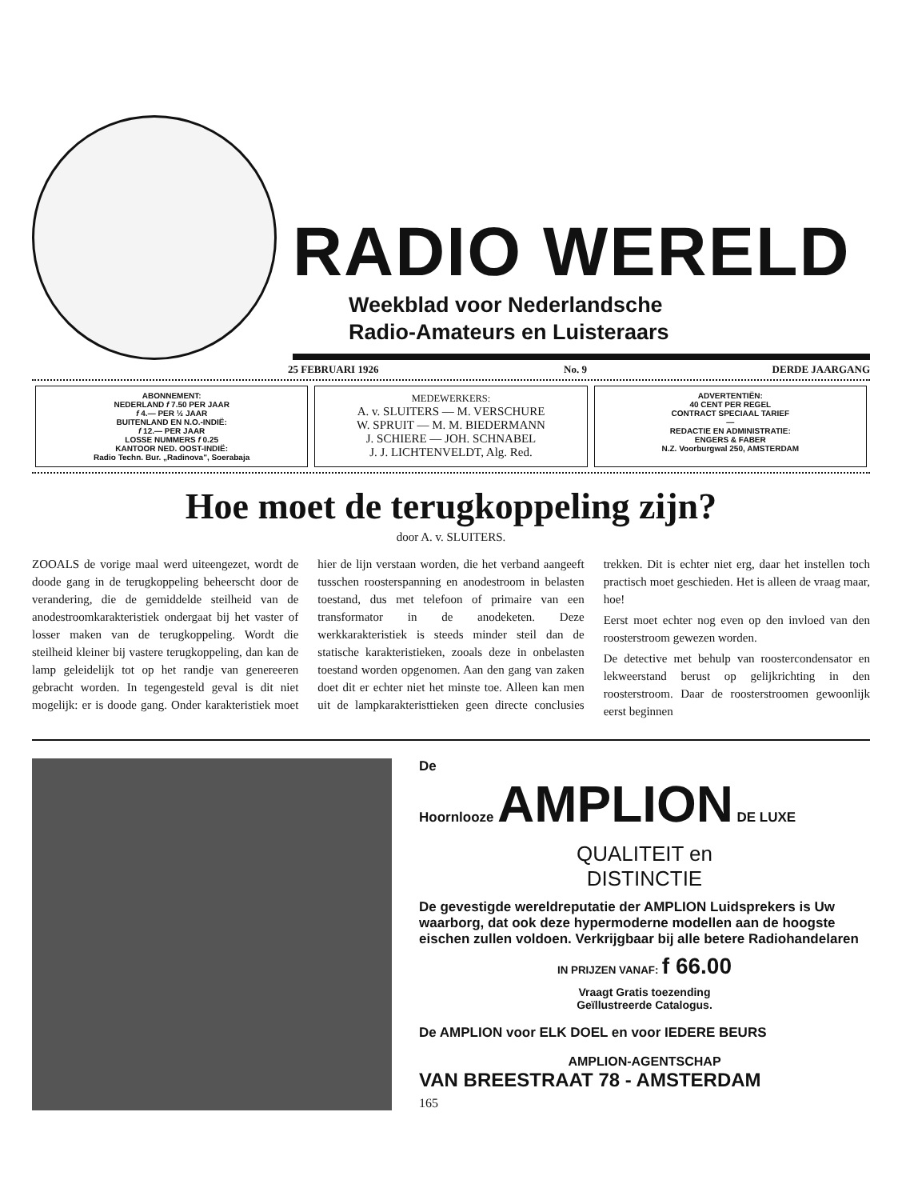RADIO WERELD
Weekblad voor Nederlandsche
Radio-Amateurs en Luisteraars
25 FEBRUARI 1926 No. 9 DERDE JAARGANG
ABONNEMENT:
NEDERLAND f 7.50 PER JAAR
f 4.— PER ½ JAAR
BUITENLAND EN N.O.-INDIË:
f 12.— PER JAAR
LOSSE NUMMERS f 0.25
KANTOOR NED. OOST-INDIË:
Radio Techn. Bur. „Radinova", Soerabaja
MEDEWERKERS:
A. v. SLUITERS — M. VERSCHURE
W. SPRUIT — M. M. BIEDERMANN
J. SCHIERE — JOH. SCHNABEL
J. J. LICHTENVELDT, Alg. Red.
ADVERTENTIËN:
40 CENT PER REGEL
CONTRACT SPECIAAL TARIEF
—
REDACTIE EN ADMINISTRATIE:
ENGERS & FABER
N.Z. Voorburgwal 250, AMSTERDAM
Hoe moet de terugkoppeling zijn?
door A. v. SLUITERS.
ZOOALS de vorige maal werd uiteengezet, wordt de doode gang in de terugkoppeling beheerscht door de verandering, die de gemiddelde steilheid van de anodestroomkarakteristiek ondergaat bij het vaster of losser maken van de terugkoppeling. Wordt die steilheid kleiner bij vastere terugkoppeling, dan kan de lamp geleidelijk tot op het randje van genereeren gebracht worden. In tegengesteld geval is dit niet mogelijk: er is doode gang. Onder karakteristiek moet hier de lijn verstaan worden, die het verband aangeeft tusschen roosterspanning en anodestroom in belasten toestand, dus met telefoon of primaire van een transformator in de anodeketen. Deze werkkarakteristiek is steeds minder steil dan de statische karakteristieken, zooals deze in onbelasten toestand worden opgenomen. Aan den gang van zaken doet dit er echter niet het minste toe. Alleen kan men uit de lampkarakteristtieken geen directe conclusies trekken. Dit is echter niet erg, daar het instellen toch practisch moet geschieden. Het is alleen de vraag maar, hoe!
Eerst moet echter nog even op den invloed van den roosterstroom gewezen worden.
De detective met behulp van roostercondensator en lekweerstand berust op gelijkrichting in den roosterstroom. Daar de roosterstroomen gewoonlijk eerst beginnen
De
Hoornlooze AMPLION DE LUXE
QUALITEIT en
DISTINCTIE
De gevestigde wereldreputatie der AMPLION Luidsprekers is Uw waarborg, dat ook deze hypermoderne modellen aan de hoogste eischen zullen voldoen. Verkrijgbaar bij alle betere Radiohandelaren
IN PRIJZEN VANAF: f 66.00
Vraagt Gratis toezending
Geïllustreerde Catalogus.
De AMPLION voor ELK DOEL en voor IEDERE BEURS
AMPLION-AGENTSCHAP
VAN BREESTRAAT 78 - AMSTERDAM
165